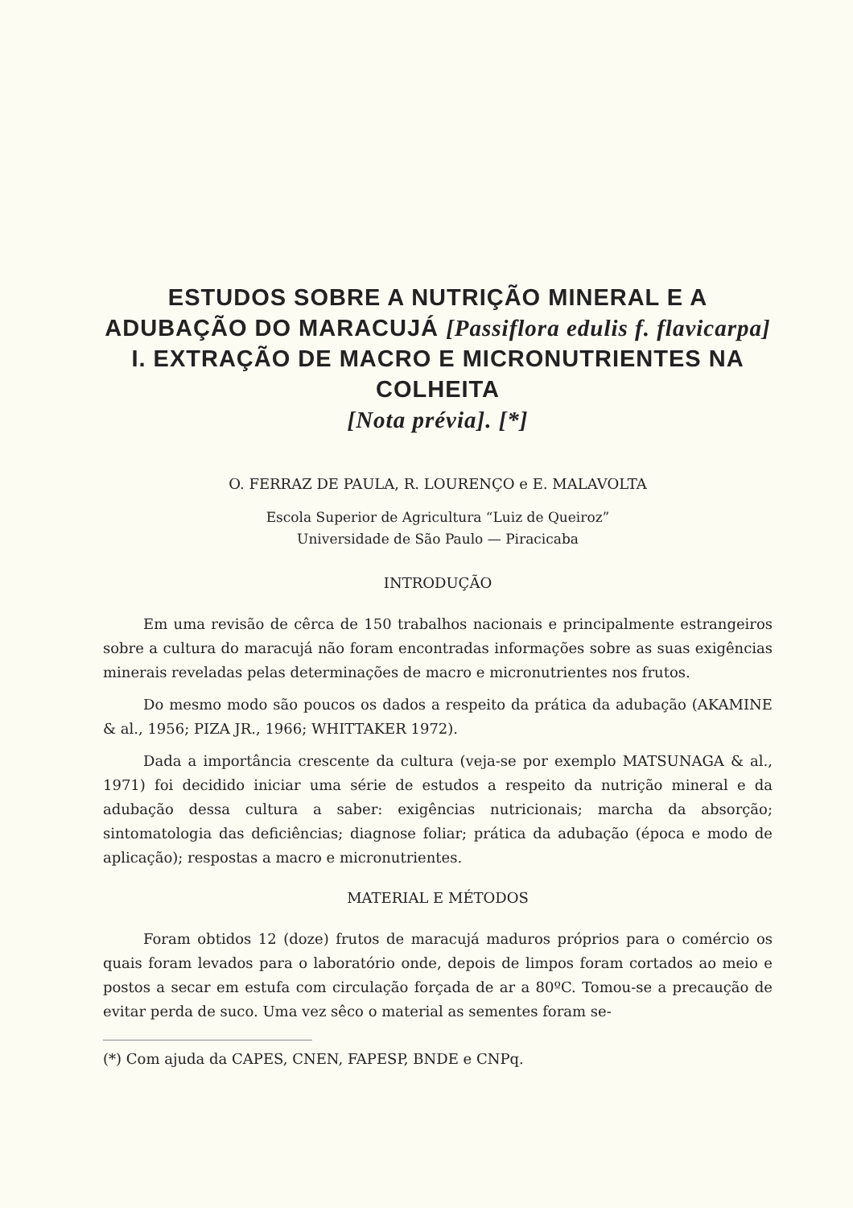ESTUDOS SOBRE A NUTRIÇÃO MINERAL E A ADUBAÇÃO DO MARACUJÁ [Passiflora edulis f. flavicarpa] I. EXTRAÇÃO DE MACRO E MICRONUTRIENTES NA COLHEITA
[Nota prévia]. [*]
O. FERRAZ DE PAULA, R. LOURENÇO e E. MALAVOLTA
Escola Superior de Agricultura “Luiz de Queiroz”
Universidade de São Paulo — Piracicaba
INTRODUÇÃO
Em uma revisão de cêrca de 150 trabalhos nacionais e principalmente estrangeiros sobre a cultura do maracujá não foram encontradas informações sobre as suas exigências minerais reveladas pelas determinações de macro e micronutrientes nos frutos.
Do mesmo modo são poucos os dados a respeito da prática da adubação (AKAMINE & al., 1956; PIZA JR., 1966; WHITTAKER 1972).
Dada a importância crescente da cultura (veja-se por exemplo MATSUNAGA & al., 1971) foi decidido iniciar uma série de estudos a respeito da nutrição mineral e da adubação dessa cultura a saber: exigências nutricionais; marcha da absorção; sintomatologia das deficiências; diagnose foliar; prática da adubação (época e modo de aplicação); respostas a macro e micronutrientes.
MATERIAL E MÉTODOS
Foram obtidos 12 (doze) frutos de maracujá maduros próprios para o comércio os quais foram levados para o laboratório onde, depois de limpos foram cortados ao meio e postos a secar em estufa com circulação forçada de ar a 80ºC. Tomou-se a precaução de evitar perda de suco. Uma vez sêco o material as sementes foram se-
(*) Com ajuda da CAPES, CNEN, FAPESP, BNDE e CNPq.